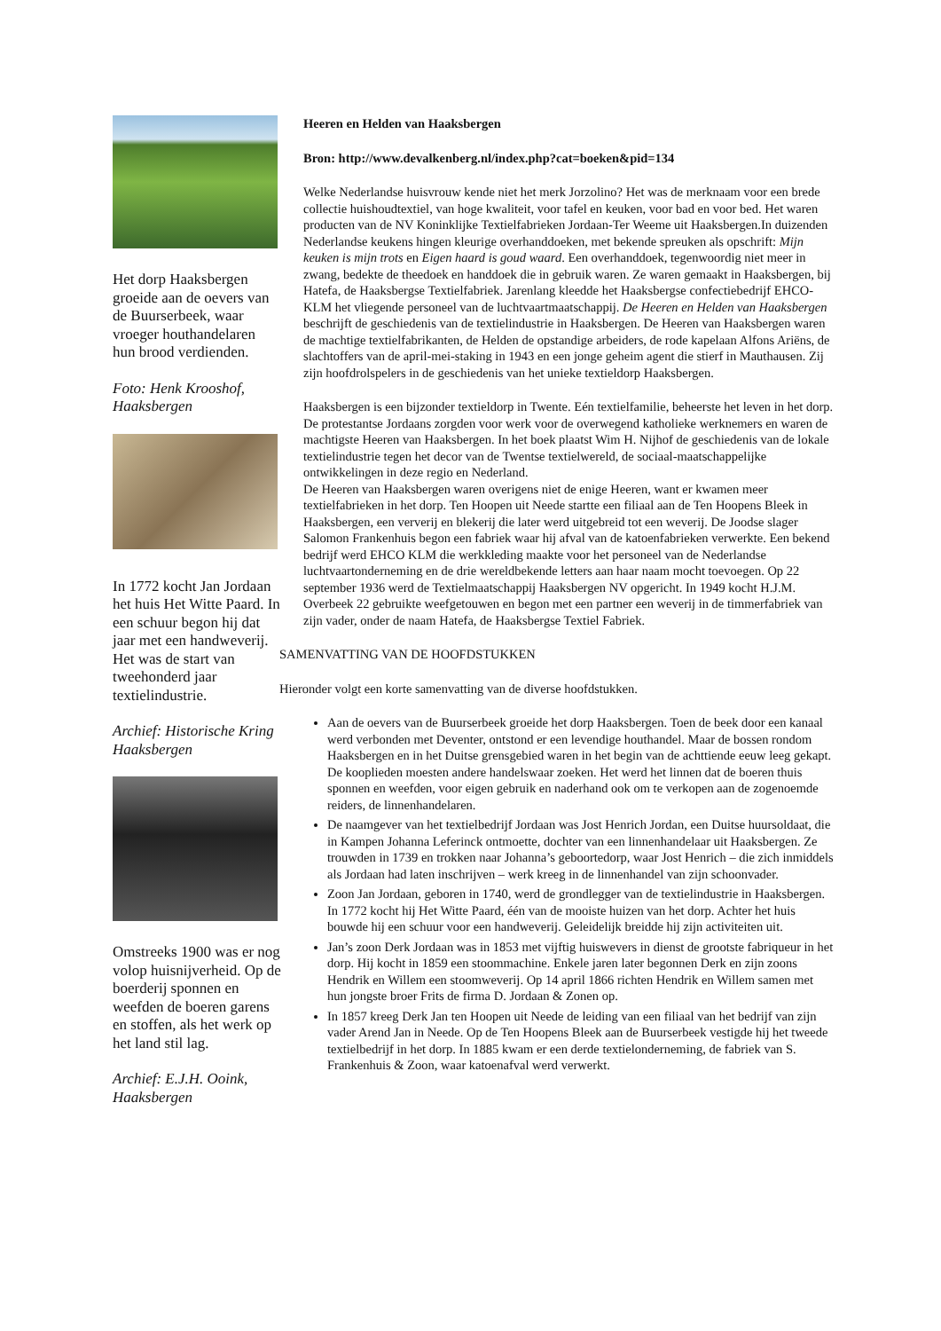Het dorp Haaksbergen groeide aan de oevers van de Buurserbeek, waar vroeger houthandelaren hun brood verdienden.
Foto: Henk Krooshof, Haaksbergen
In 1772 kocht Jan Jordaan het huis Het Witte Paard. In een schuur begon hij dat jaar met een handweverij. Het was de start van tweehonderd jaar textielindustrie.
Archief: Historische Kring Haaksbergen
Omstreeks 1900 was er nog volop huisnijverheid. Op de boerderij sponnen en weefden de boeren garens en stoffen, als het werk op het land stil lag.
Archief: E.J.H. Ooink, Haaksbergen
Heeren en Helden van Haaksbergen
Bron: http://www.devalkenberg.nl/index.php?cat=boeken&pid=134
Welke Nederlandse huisvrouw kende niet het merk Jorzolino? Het was de merknaam voor een brede collectie huishoudtextiel, van hoge kwaliteit, voor tafel en keuken, voor bad en voor bed. Het waren producten van de NV Koninklijke Textielfabrieken Jordaan-Ter Weeme uit Haaksbergen.In duizenden Nederlandse keukens hingen kleurige overhanddoeken, met bekende spreuken als opschrift: Mijn keuken is mijn trots en Eigen haard is goud waard. Een overhanddoek, tegenwoordig niet meer in zwang, bedekte de theedoek en handdoek die in gebruik waren. Ze waren gemaakt in Haaksbergen, bij Hatefa, de Haaksbergse Textielfabriek. Jarenlang kleedde het Haaksbergse confectiebedrijf EHCO-KLM het vliegende personeel van de luchtvaartmaatschappij. De Heeren en Helden van Haaksbergen beschrijft de geschiedenis van de textielindustrie in Haaksbergen. De Heeren van Haaksbergen waren de machtige textielfabrikanten, de Helden de opstandige arbeiders, de rode kapelaan Alfons Ariëns, de slachtoffers van de april-mei-staking in 1943 en een jonge geheim agent die stierf in Mauthausen. Zij zijn hoofdrolspelers in de geschiedenis van het unieke textieldorp Haaksbergen.
Haaksbergen is een bijzonder textieldorp in Twente. Eén textielfamilie, beheerste het leven in het dorp. De protestantse Jordaans zorgden voor werk voor de overwegend katholieke werknemers en waren de machtigste Heeren van Haaksbergen. In het boek plaatst Wim H. Nijhof de geschiedenis van de lokale textielindustrie tegen het decor van de Twentse textielwereld, de sociaal-maatschappelijke ontwikkelingen in deze regio en Nederland.
De Heeren van Haaksbergen waren overigens niet de enige Heeren, want er kwamen meer textielfabrieken in het dorp. Ten Hoopen uit Neede startte een filiaal aan de Ten Hoopens Bleek in Haaksbergen, een ververij en blekerij die later werd uitgebreid tot een weverij. De Joodse slager Salomon Frankenhuis begon een fabriek waar hij afval van de katoenfabrieken verwerkte. Een bekend bedrijf werd EHCO KLM die werkkleding maakte voor het personeel van de Nederlandse luchtvaartonderneming en de drie wereldbekende letters aan haar naam mocht toevoegen. Op 22 september 1936 werd de Textielmaatschappij Haaksbergen NV opgericht. In 1949 kocht H.J.M. Overbeek 22 gebruikte weefgetouwen en begon met een partner een weverij in de timmerfabriek van zijn vader, onder de naam Hatefa, de Haaksbergse Textiel Fabriek.
SAMENVATTING VAN DE HOOFDSTUKKEN
Hieronder volgt een korte samenvatting van de diverse hoofdstukken.
Aan de oevers van de Buurserbeek groeide het dorp Haaksbergen. Toen de beek door een kanaal werd verbonden met Deventer, ontstond er een levendige houthandel. Maar de bossen rondom Haaksbergen en in het Duitse grensgebied waren in het begin van de achttiende eeuw leeg gekapt. De kooplieden moesten andere handelswaar zoeken. Het werd het linnen dat de boeren thuis sponnen en weefden, voor eigen gebruik en naderhand ook om te verkopen aan de zogenoemde reiders, de linnenhandelaren.
De naamgever van het textielbedrijf Jordaan was Jost Henrich Jordan, een Duitse huursoldaat, die in Kampen Johanna Leferinck ontmoette, dochter van een linnenhandelaar uit Haaksbergen. Ze trouwden in 1739 en trokken naar Johanna’s geboortedorp, waar Jost Henrich – die zich inmiddels als Jordaan had laten inschrijven – werk kreeg in de linnenhandel van zijn schoonvader.
Zoon Jan Jordaan, geboren in 1740, werd de grondlegger van de textielindustrie in Haaksbergen. In 1772 kocht hij Het Witte Paard, één van de mooiste huizen van het dorp. Achter het huis bouwde hij een schuur voor een handweverij. Geleidelijk breidde hij zijn activiteiten uit.
Jan’s zoon Derk Jordaan was in 1853 met vijftig huiswevers in dienst de grootste fabriqueur in het dorp. Hij kocht in 1859 een stoommachine. Enkele jaren later begonnen Derk en zijn zoons Hendrik en Willem een stoomweverij. Op 14 april 1866 richten Hendrik en Willem samen met hun jongste broer Frits de firma D. Jordaan & Zonen op.
In 1857 kreeg Derk Jan ten Hoopen uit Neede de leiding van een filiaal van het bedrijf van zijn vader Arend Jan in Neede. Op de Ten Hoopens Bleek aan de Buurserbeek vestigde hij het tweede textielbedrijf in het dorp. In 1885 kwam er een derde textielonderneming, de fabriek van S. Frankenhuis & Zoon, waar katoenafval werd verwerkt.